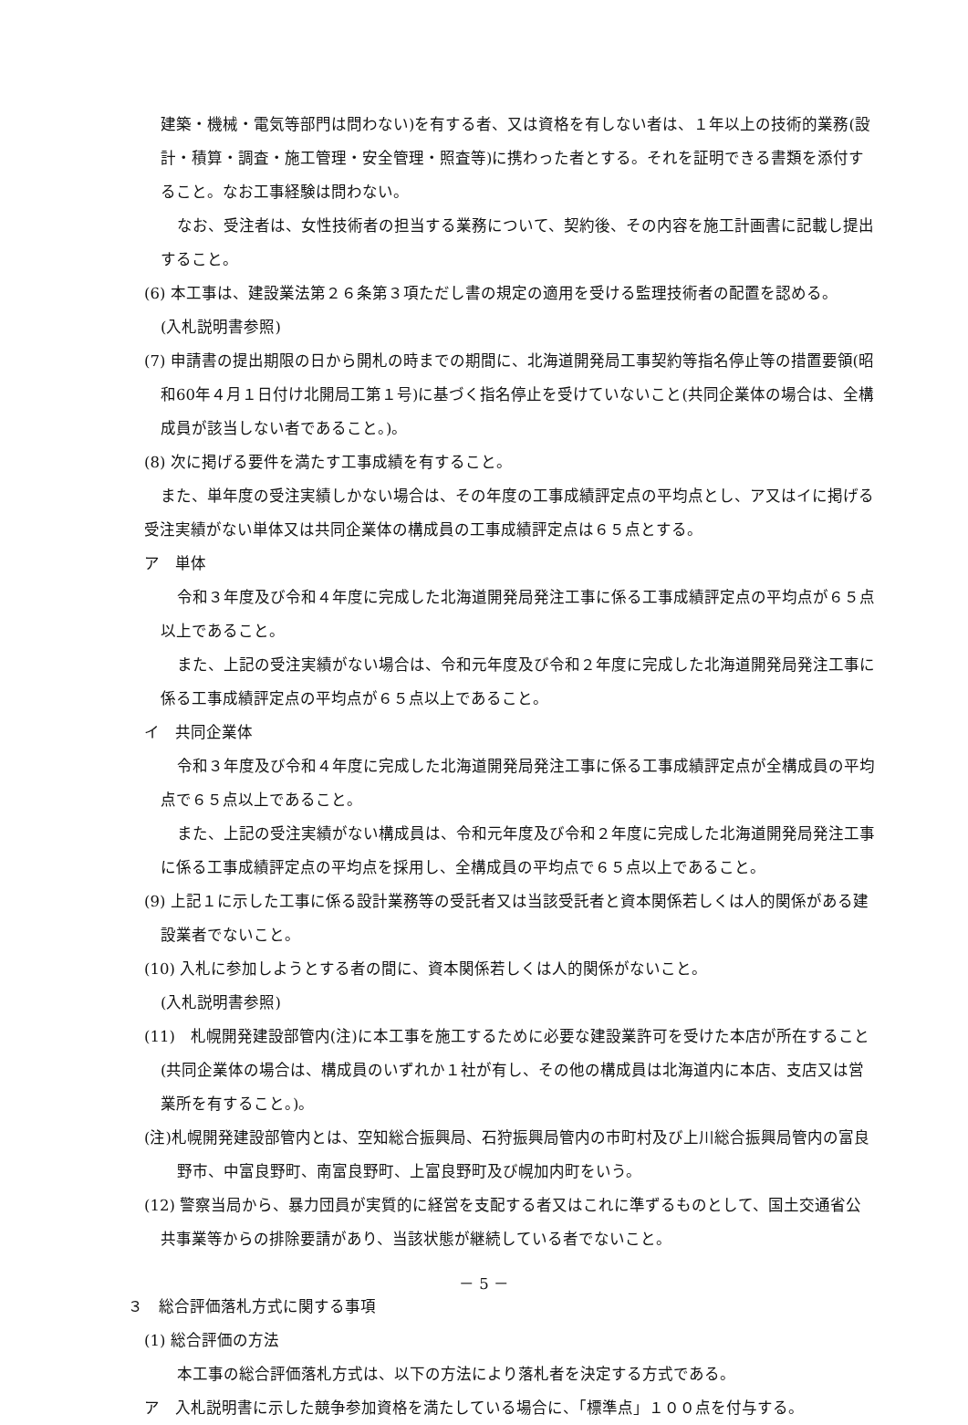建築・機械・電気等部門は問わない)を有する者、又は資格を有しない者は、１年以上の技術的業務(設計・積算・調査・施工管理・安全管理・照査等)に携わった者とする。それを証明できる書類を添付すること。なお工事経験は問わない。
なお、受注者は、女性技術者の担当する業務について、契約後、その内容を施工計画書に記載し提出すること。
(6) 本工事は、建設業法第２６条第３項ただし書の規定の適用を受ける監理技術者の配置を認める。
(入札説明書参照)
(7) 申請書の提出期限の日から開札の時までの期間に、北海道開発局工事契約等指名停止等の措置要領(昭和60年４月１日付け北開局工第１号)に基づく指名停止を受けていないこと(共同企業体の場合は、全構成員が該当しない者であること。)。
(8) 次に掲げる要件を満たす工事成績を有すること。
また、単年度の受注実績しかない場合は、その年度の工事成績評定点の平均点とし、ア又はイに掲げる受注実績がない単体又は共同企業体の構成員の工事成績評定点は６５点とする。
ア　単体
令和３年度及び令和４年度に完成した北海道開発局発注工事に係る工事成績評定点の平均点が６５点以上であること。
また、上記の受注実績がない場合は、令和元年度及び令和２年度に完成した北海道開発局発注工事に係る工事成績評定点の平均点が６５点以上であること。
イ　共同企業体
令和３年度及び令和４年度に完成した北海道開発局発注工事に係る工事成績評定点が全構成員の平均点で６５点以上であること。
また、上記の受注実績がない構成員は、令和元年度及び令和２年度に完成した北海道開発局発注工事に係る工事成績評定点の平均点を採用し、全構成員の平均点で６５点以上であること。
(9) 上記１に示した工事に係る設計業務等の受託者又は当該受託者と資本関係若しくは人的関係がある建設業者でないこと。
(10) 入札に参加しようとする者の間に、資本関係若しくは人的関係がないこと。
(入札説明書参照)
(11)　札幌開発建設部管内(注)に本工事を施工するために必要な建設業許可を受けた本店が所在すること(共同企業体の場合は、構成員のいずれか１社が有し、その他の構成員は北海道内に本店、支店又は営業所を有すること。)。
(注)札幌開発建設部管内とは、空知総合振興局、石狩振興局管内の市町村及び上川総合振興局管内の富良野市、中富良野町、南富良野町、上富良野町及び幌加内町をいう。
(12) 警察当局から、暴力団員が実質的に経営を支配する者又はこれに準ずるものとして、国土交通省公共事業等からの排除要請があり、当該状態が継続している者でないこと。
３　総合評価落札方式に関する事項
(1) 総合評価の方法
本工事の総合評価落札方式は、以下の方法により落札者を決定する方式である。
ア　入札説明書に示した競争参加資格を満たしている場合に、「標準点」１００点を付与する。
－ 5 －